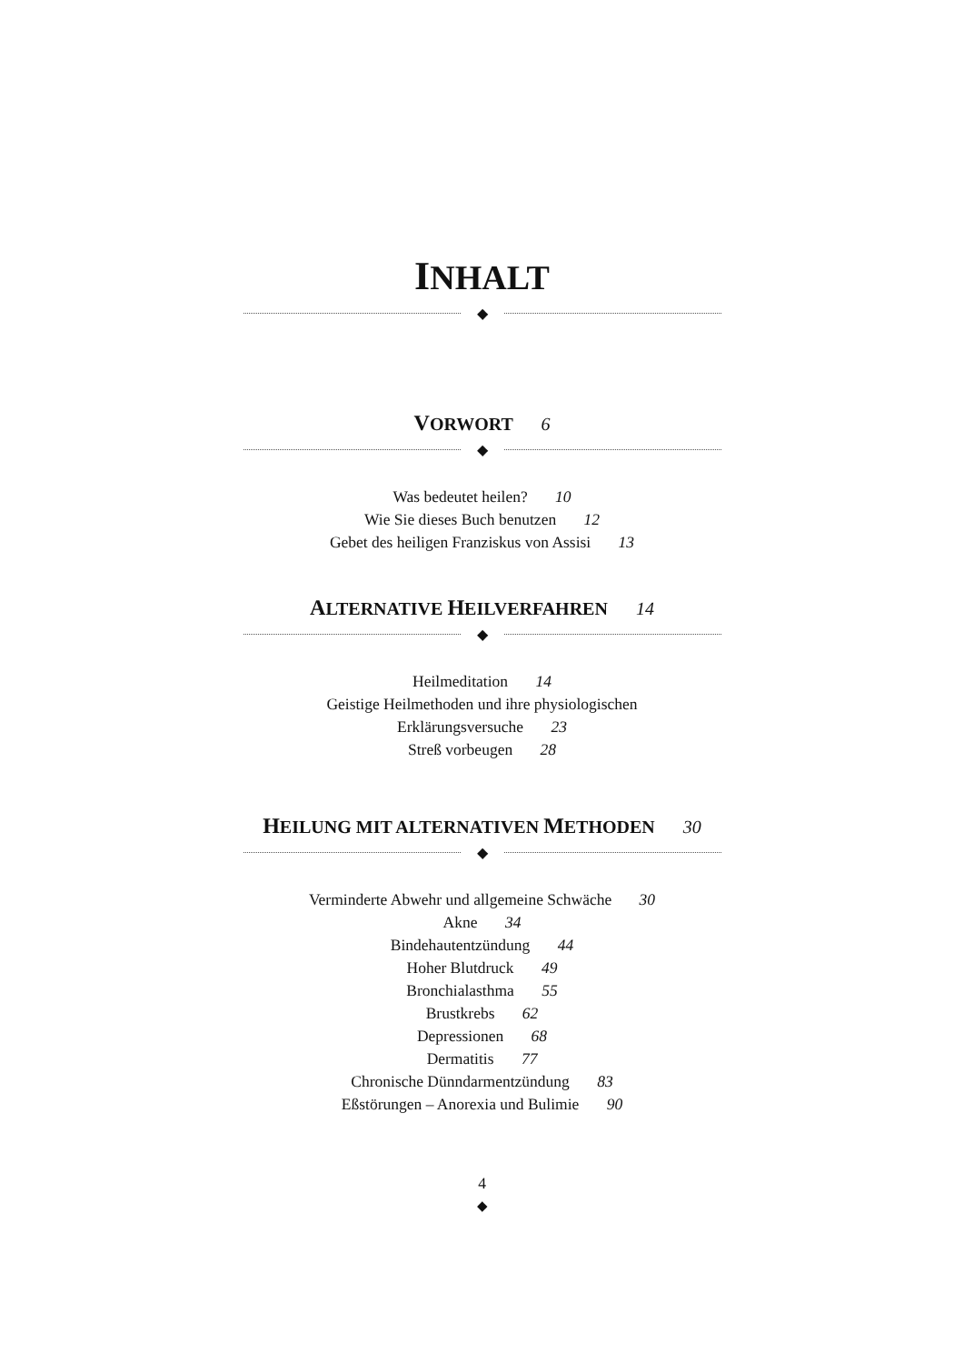INHALT
◆
VORWORT 6
◆
Was bedeutet heilen? 10
Wie Sie dieses Buch benutzen 12
Gebet des heiligen Franziskus von Assisi 13
ALTERNATIVE HEILVERFAHREN 14
◆
Heilmeditation 14
Geistige Heilmethoden und ihre physiologischen
Erklärungsversuche 23
Streß vorbeugen 28
HEILUNG MIT ALTERNATIVEN METHODEN 30
◆
Verminderte Abwehr und allgemeine Schwäche 30
Akne 34
Bindehautentzündung 44
Hoher Blutdruck 49
Bronchialasthma 55
Brustkrebs 62
Depressionen 68
Dermatitis 77
Chronische Dünndarmentzündung 83
Eßstörungen – Anorexia und Bulimie 90
4
◆